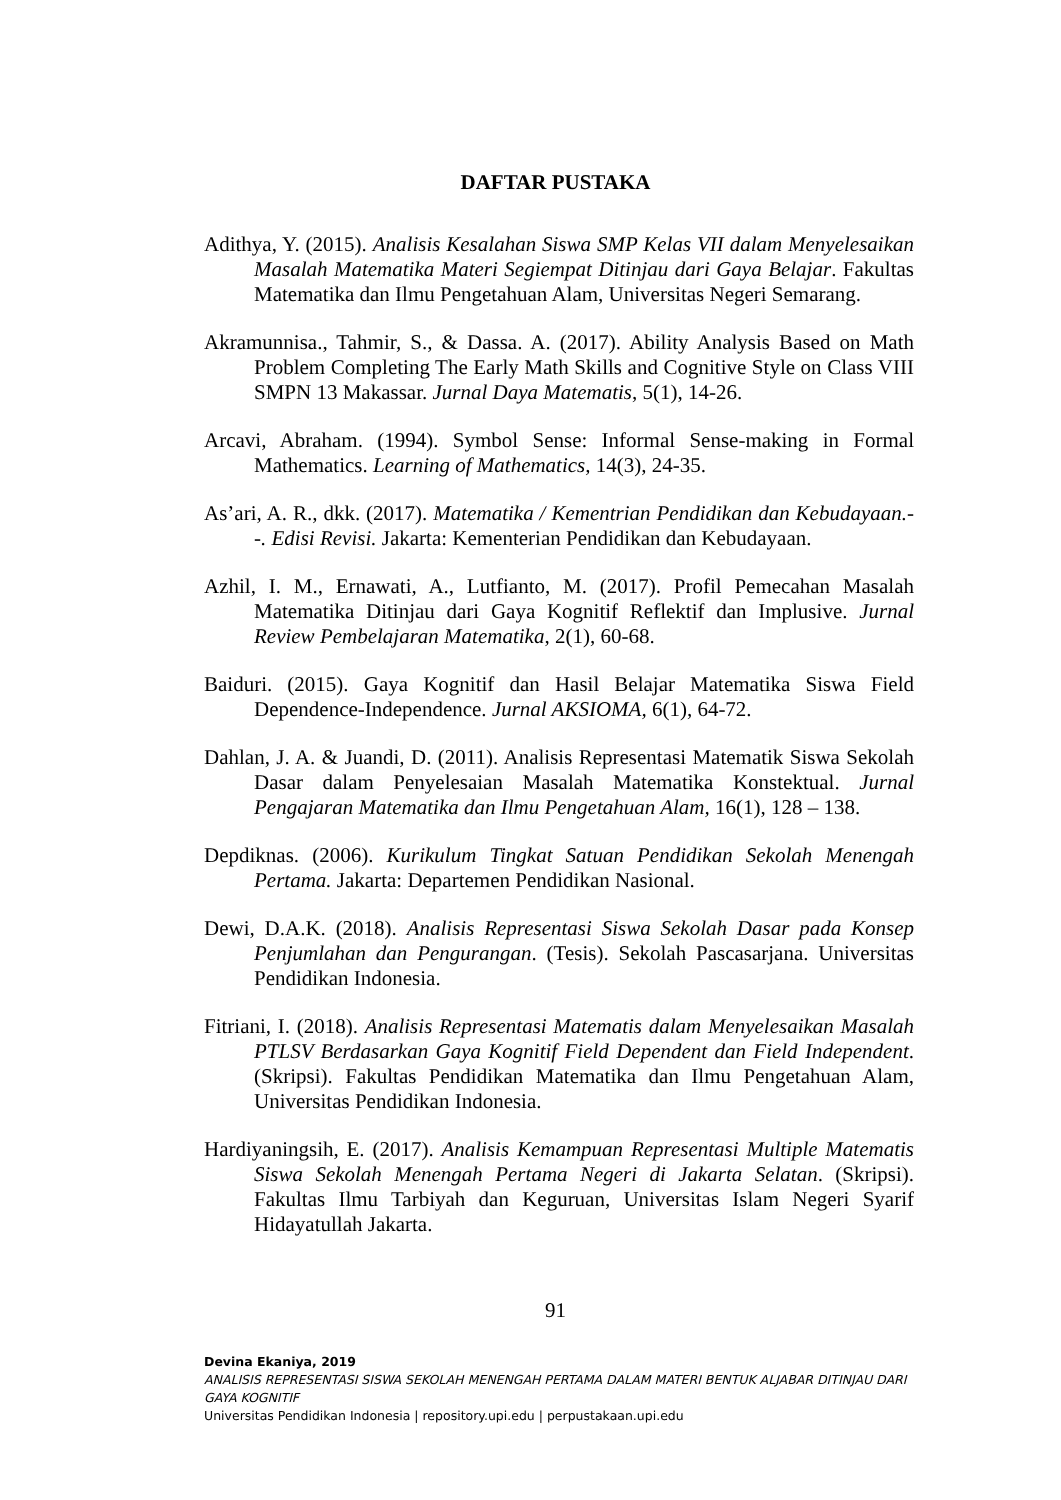DAFTAR PUSTAKA
Adithya, Y. (2015). Analisis Kesalahan Siswa SMP Kelas VII dalam Menyelesaikan Masalah Matematika Materi Segiempat Ditinjau dari Gaya Belajar. Fakultas Matematika dan Ilmu Pengetahuan Alam, Universitas Negeri Semarang.
Akramunnisa., Tahmir, S., & Dassa. A. (2017). Ability Analysis Based on Math Problem Completing The Early Math Skills and Cognitive Style on Class VIII SMPN 13 Makassar. Jurnal Daya Matematis, 5(1), 14-26.
Arcavi, Abraham. (1994). Symbol Sense: Informal Sense-making in Formal Mathematics. Learning of Mathematics, 14(3), 24-35.
As’ari, A. R., dkk. (2017). Matematika / Kementrian Pendidikan dan Kebudayaan.--. Edisi Revisi. Jakarta: Kementerian Pendidikan dan Kebudayaan.
Azhil, I. M., Ernawati, A., Lutfianto, M. (2017). Profil Pemecahan Masalah Matematika Ditinjau dari Gaya Kognitif Reflektif dan Implusive. Jurnal Review Pembelajaran Matematika, 2(1), 60-68.
Baiduri. (2015). Gaya Kognitif dan Hasil Belajar Matematika Siswa Field Dependence-Independence. Jurnal AKSIOMA, 6(1), 64-72.
Dahlan, J. A. & Juandi, D. (2011). Analisis Representasi Matematik Siswa Sekolah Dasar dalam Penyelesaian Masalah Matematika Konstektual. Jurnal Pengajaran Matematika dan Ilmu Pengetahuan Alam, 16(1), 128 – 138.
Depdiknas. (2006). Kurikulum Tingkat Satuan Pendidikan Sekolah Menengah Pertama. Jakarta: Departemen Pendidikan Nasional.
Dewi, D.A.K. (2018). Analisis Representasi Siswa Sekolah Dasar pada Konsep Penjumlahan dan Pengurangan. (Tesis). Sekolah Pascasarjana. Universitas Pendidikan Indonesia.
Fitriani, I. (2018). Analisis Representasi Matematis dalam Menyelesaikan Masalah PTLSV Berdasarkan Gaya Kognitif Field Dependent dan Field Independent. (Skripsi). Fakultas Pendidikan Matematika dan Ilmu Pengetahuan Alam, Universitas Pendidikan Indonesia.
Hardiyaningsih, E. (2017). Analisis Kemampuan Representasi Multiple Matematis Siswa Sekolah Menengah Pertama Negeri di Jakarta Selatan. (Skripsi). Fakultas Ilmu Tarbiyah dan Keguruan, Universitas Islam Negeri Syarif Hidayatullah Jakarta.
91
Devina Ekaniya, 2019
ANALISIS REPRESENTASI SISWA SEKOLAH MENENGAH PERTAMA DALAM MATERI BENTUK ALJABAR DITINJAU DARI GAYA KOGNITIF
Universitas Pendidikan Indonesia | repository.upi.edu | perpustakaan.upi.edu